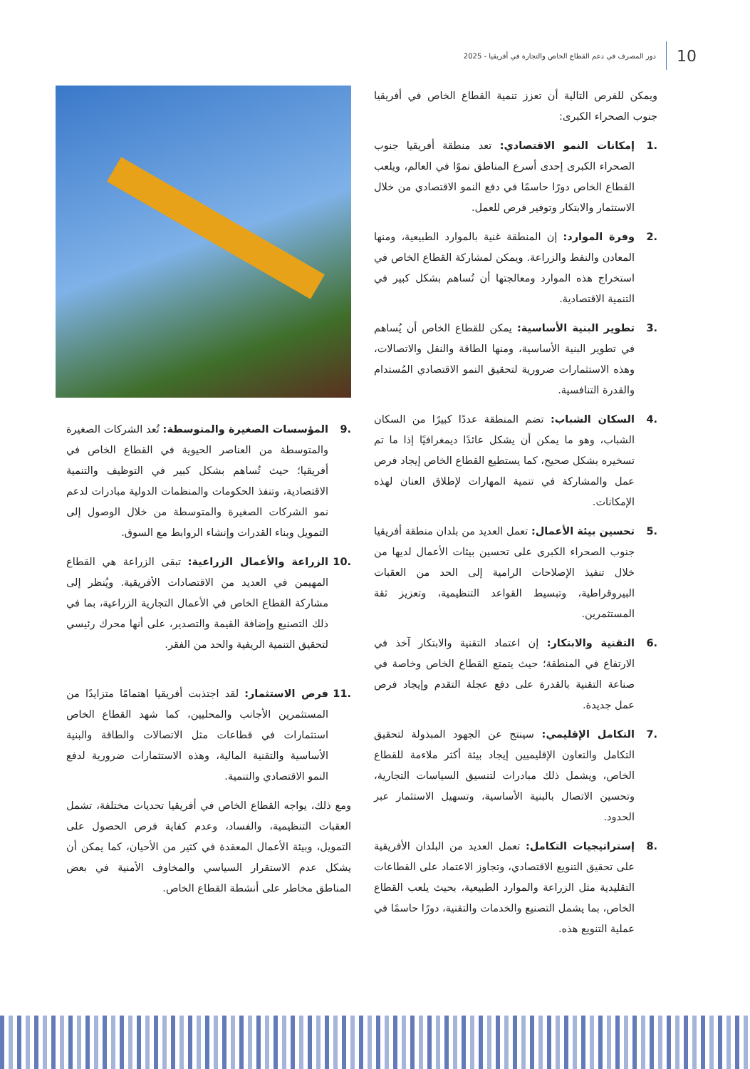10 دور المصرف في دعم القطاع الخاص والتجارة في أفريقيا - 2025
ويمكن للفرص التالية أن تعزز تنمية القطاع الخاص في أفريقيا جنوب الصحراء الكبرى:
.1 إمكانات النمو الاقتصادي: تعد منطقة أفريقيا جنوب الصحراء الكبرى إحدى أسرع المناطق نموًا في العالم، ويلعب القطاع الخاص دورًا حاسمًا في دفع النمو الاقتصادي من خلال الاستثمار والابتكار وتوفير فرص للعمل.
.2 وفرة الموارد: إن المنطقة غنية بالموارد الطبيعية، ومنها المعادن والنفط والزراعة. ويمكن لمشاركة القطاع الخاص في استخراج هذه الموارد ومعالجتها أن تُساهم بشكل كبير في التنمية الاقتصادية.
.3 تطوير البنية الأساسية: يمكن للقطاع الخاص أن يُساهم في تطوير البنية الأساسية، ومنها الطاقة والنقل والاتصالات، وهذه الاستثمارات ضرورية لتحقيق النمو الاقتصادي المُستدام والقدرة التنافسية.
.4 السكان الشباب: تضم المنطقة عددًا كبيرًا من السكان الشباب، وهو ما يمكن أن يشكل عائدًا ديمغرافيًا إذا ما تم تسخيره بشكل صحيح، كما يستطيع القطاع الخاص إيجاد فرص عمل والمشاركة في تنمية المهارات لإطلاق العنان لهذه الإمكانات.
.5 تحسين بيئة الأعمال: تعمل العديد من بلدان منطقة أفريقيا جنوب الصحراء الكبرى على تحسين بيئات الأعمال لديها من خلال تنفيذ الإصلاحات الرامية إلى الحد من العقبات البيروقراطية، وتبسيط القواعد التنظيمية، وتعزيز ثقة المستثمرين.
.6 التقنية والابتكار: إن اعتماد التقنية والابتكار آخذ في الارتفاع في المنطقة؛ حيث يتمتع القطاع الخاص وخاصة في صناعة التقنية بالقدرة على دفع عجلة التقدم وإيجاد فرص عمل جديدة.
.7 التكامل الإقليمي: سينتج عن الجهود المبذولة لتحقيق التكامل والتعاون الإقليميين إيجاد بيئة أكثر ملاءمة للقطاع الخاص، ويشمل ذلك مبادرات لتنسيق السياسات التجارية، وتحسين الاتصال بالبنية الأساسية، وتسهيل الاستثمار عبر الحدود.
.8 إستراتيجيات التكامل: تعمل العديد من البلدان الأفريقية على تحقيق التنويع الاقتصادي، وتجاوز الاعتماد على القطاعات التقليدية مثل الزراعة والموارد الطبيعية، بحيث يلعب القطاع الخاص، بما يشمل التصنيع والخدمات والتقنية، دورًا حاسمًا في عملية التنويع هذه.
.9 المؤسسات الصغيرة والمتوسطة: تُعد الشركات الصغيرة والمتوسطة من العناصر الحيوية في القطاع الخاص في أفريقيا؛ حيث تُساهم بشكل كبير في التوظيف والتنمية الاقتصادية، وتنفذ الحكومات والمنظمات الدولية مبادرات لدعم نمو الشركات الصغيرة والمتوسطة من خلال الوصول إلى التمويل وبناء القدرات وإنشاء الروابط مع السوق.
.10 الزراعة والأعمال الزراعية: تبقى الزراعة هي القطاع المهيمن في العديد من الاقتصادات الأفريقية. ويُنظر إلى مشاركة القطاع الخاص في الأعمال التجارية الزراعية، بما في ذلك التصنيع وإضافة القيمة والتصدير، على أنها محرك رئيسي لتحقيق التنمية الريفية والحد من الفقر.
.11 فرص الاستثمار: لقد اجتذبت أفريقيا اهتمامًا متزايدًا من المستثمرين الأجانب والمحليين، كما شهد القطاع الخاص استثمارات في قطاعات مثل الاتصالات والطاقة والبنية الأساسية والتقنية المالية، وهذه الاستثمارات ضرورية لدفع النمو الاقتصادي والتنمية.
ومع ذلك، يواجه القطاع الخاص في أفريقيا تحديات مختلفة، تشمل العقبات التنظيمية، والفساد، وعدم كفاية فرص الحصول على التمويل، وبيئة الأعمال المعقدة في كثير من الأحيان، كما يمكن أن يشكل عدم الاستقرار السياسي والمخاوف الأمنية في بعض المناطق مخاطر على أنشطة القطاع الخاص.